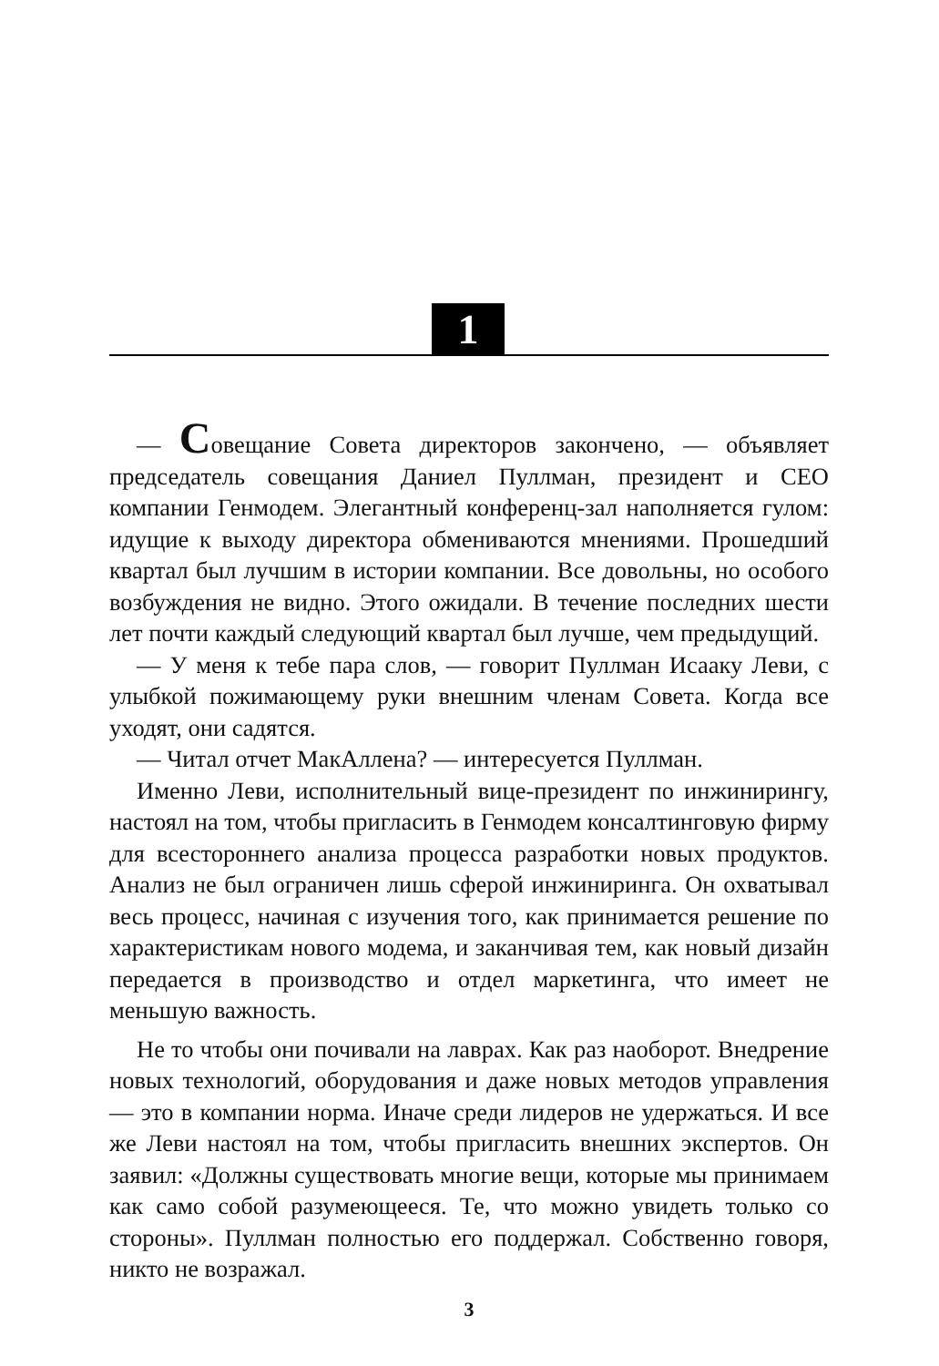1
— Совещание Совета директоров закончено, — объявляет председатель совещания Даниел Пуллман, президент и CEO компании Генмодем. Элегантный конференц-зал наполняется гулом: идущие к выходу директора обмениваются мнениями. Прошедший квартал был лучшим в истории компании. Все довольны, но особого возбуждения не видно. Этого ожидали. В течение последних шести лет почти каждый следующий квартал был лучше, чем предыдущий.
— У меня к тебе пара слов, — говорит Пуллман Исааку Леви, с улыбкой пожимающему руки внешним членам Совета. Когда все уходят, они садятся.
— Читал отчет МакАллена? — интересуется Пуллман.
Именно Леви, исполнительный вице-президент по инжинирингу, настоял на том, чтобы пригласить в Генмодем консалтинговую фирму для всестороннего анализа процесса разработки новых продуктов. Анализ не был ограничен лишь сферой инжиниринга. Он охватывал весь процесс, начиная с изучения того, как принимается решение по характеристикам нового модема, и заканчивая тем, как новый дизайн передается в производство и отдел маркетинга, что имеет не меньшую важность.
Не то чтобы они почивали на лаврах. Как раз наоборот. Внедрение новых технологий, оборудования и даже новых методов управления — это в компании норма. Иначе среди лидеров не удержаться. И все же Леви настоял на том, чтобы пригласить внешних экспертов. Он заявил: «Должны существовать многие вещи, которые мы принимаем как само собой разумеющееся. Те, что можно увидеть только со стороны». Пуллман полностью его поддержал. Собственно говоря, никто не возражал.
3